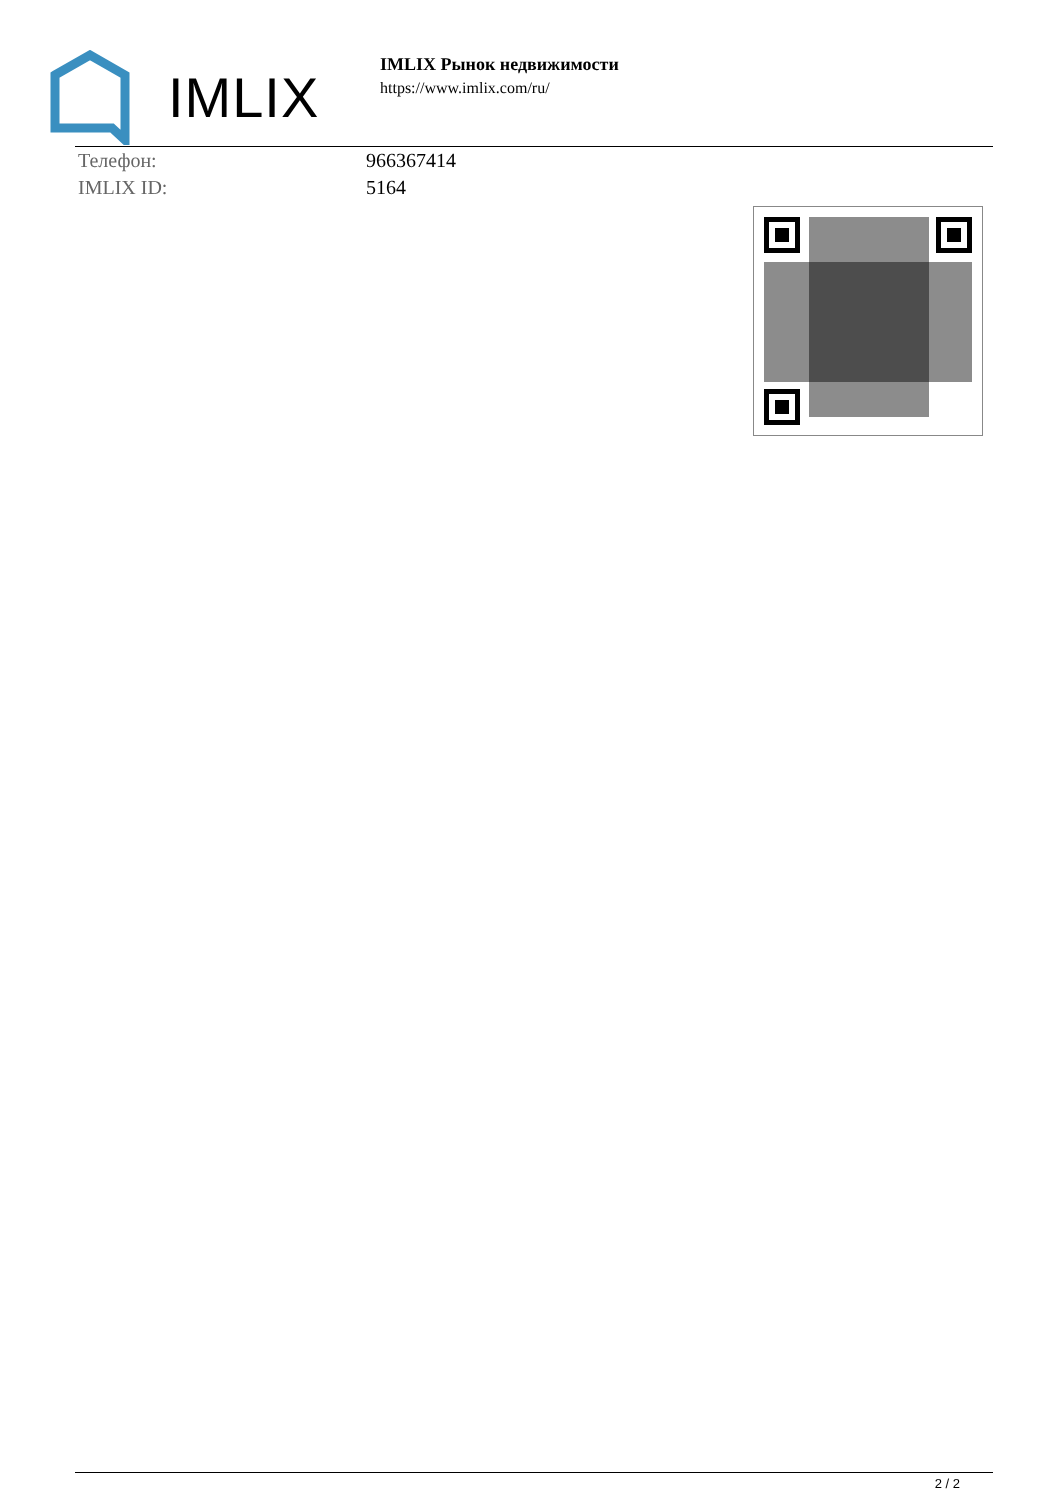IMLIX
IMLIX Рынок недвижимости
https://www.imlix.com/ru/
| Телефон: | 966367414 |
| IMLIX ID: | 5164 |
2 / 2